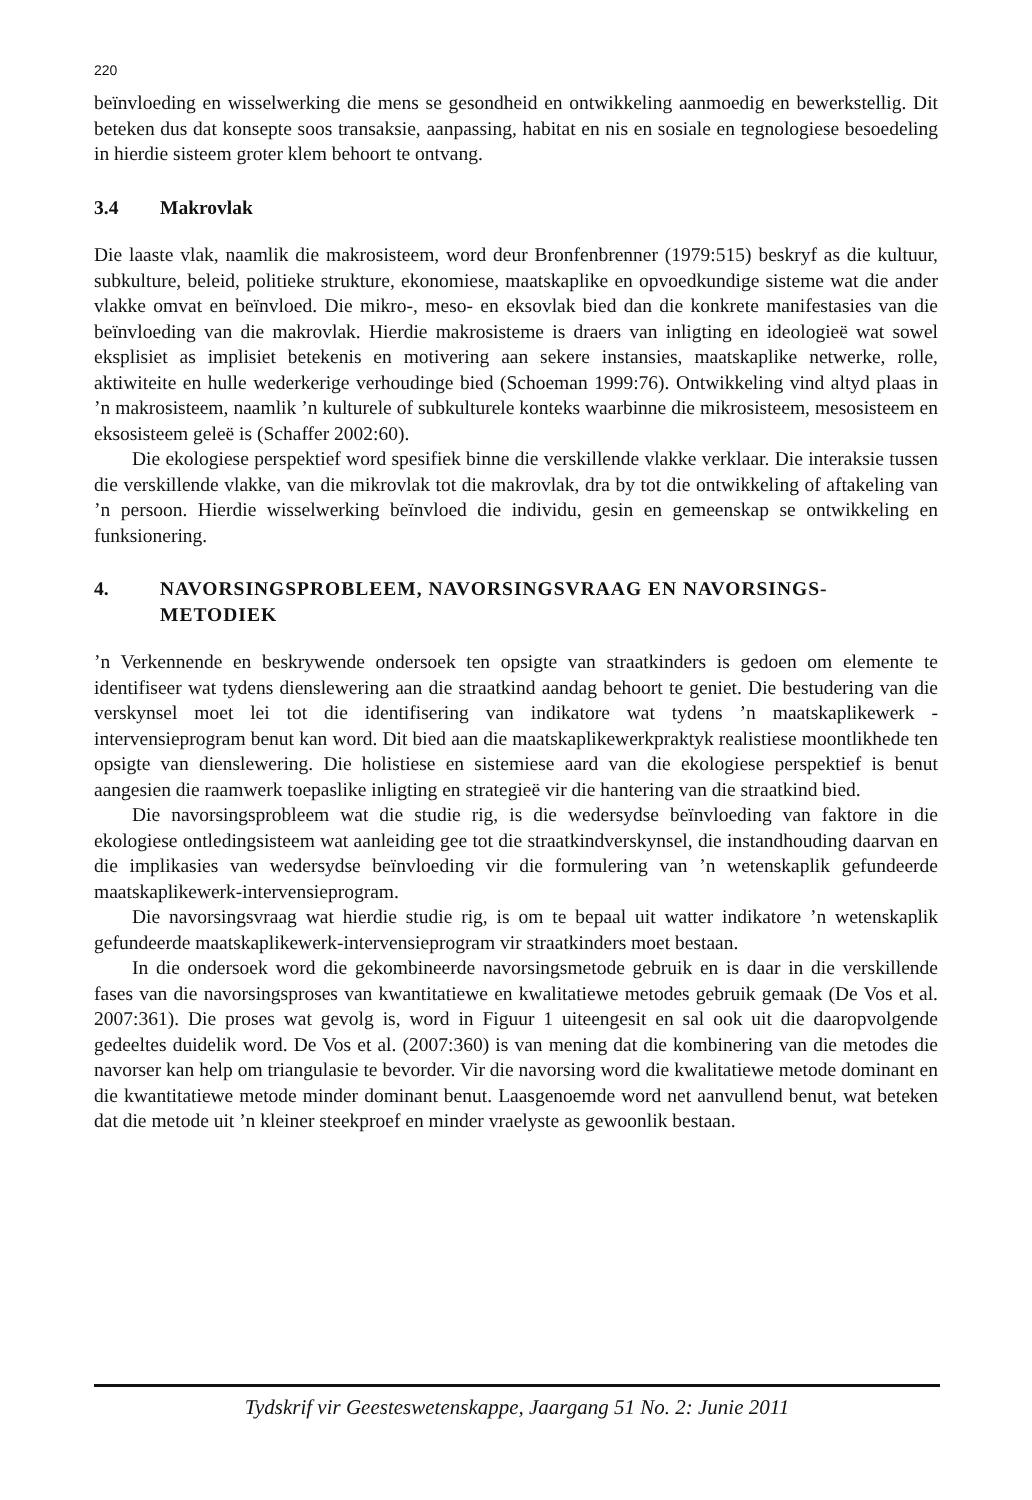220
beïnvloeding en wisselwerking die mens se gesondheid en ontwikkeling aanmoedig en bewerkstellig. Dit beteken dus dat konsepte soos transaksie, aanpassing, habitat en nis en sosiale en tegnologiese besoedeling in hierdie sisteem groter klem behoort te ontvang.
3.4 Makrovlak
Die laaste vlak, naamlik die makrosisteem, word deur Bronfenbrenner (1979:515) beskryf as die kultuur, subkulture, beleid, politieke strukture, ekonomiese, maatskaplike en opvoedkundige sisteme wat die ander vlakke omvat en beïnvloed. Die mikro-, meso- en eksovlak bied dan die konkrete manifestasies van die beïnvloeding van die makrovlak. Hierdie makrosisteme is draers van inligting en ideologieë wat sowel eksplisiet as implisiet betekenis en motivering aan sekere instansies, maatskaplike netwerke, rolle, aktiwiteite en hulle wederkerige verhoudinge bied (Schoeman 1999:76). Ontwikkeling vind altyd plaas in ’n makrosisteem, naamlik ’n kulturele of subkulturele konteks waarbinne die mikrosisteem, mesosisteem en eksosisteem geleë is (Schaffer 2002:60).
Die ekologiese perspektief word spesifiek binne die verskillende vlakke verklaar. Die interaksie tussen die verskillende vlakke, van die mikrovlak tot die makrovlak, dra by tot die ontwikkeling of aftakeling van ’n persoon. Hierdie wisselwerking beïnvloed die individu, gesin en gemeenskap se ontwikkeling en funksionering.
4. NAVORSINGSPROBLEEM, NAVORSINGSVRAAG EN NAVORSINGS-METODIEK
’n Verkennende en beskrywende ondersoek ten opsigte van straatkinders is gedoen om elemente te identifiseer wat tydens dienslewering aan die straatkind aandag behoort te geniet. Die bestudering van die verskynsel moet lei tot die identifisering van indikatore wat tydens ’n maatskaplikewerk -intervensieprogram benut kan word. Dit bied aan die maatskaplikewerkpraktyk realistiese moontlikhede ten opsigte van dienslewering. Die holistiese en sistemiese aard van die ekologiese perspektief is benut aangesien die raamwerk toepaslike inligting en strategieë vir die hantering van die straatkind bied.
Die navorsingsprobleem wat die studie rig, is die wedersydse beïnvloeding van faktore in die ekologiese ontledingsisteem wat aanleiding gee tot die straatkindverskynsel, die instandhouding daarvan en die implikasies van wedersydse beïnvloeding vir die formulering van ’n wetenskaplik gefundeerde maatskaplikewerk-intervensieprogram.
Die navorsingsvraag wat hierdie studie rig, is om te bepaal uit watter indikatore ’n wetenskaplik gefundeerde maatskaplikewerk-intervensieprogram vir straatkinders moet bestaan.
In die ondersoek word die gekombineerde navorsingsmetode gebruik en is daar in die verskillende fases van die navorsingsproses van kwantitatiewe en kwalitatiewe metodes gebruik gemaak (De Vos et al. 2007:361). Die proses wat gevolg is, word in Figuur 1 uiteengesit en sal ook uit die daaropvolgende gedeeltes duidelik word. De Vos et al. (2007:360) is van mening dat die kombinering van die metodes die navorser kan help om triangulasie te bevorder. Vir die navorsing word die kwalitatiewe metode dominant en die kwantitatiewe metode minder dominant benut. Laasgenoemde word net aanvullend benut, wat beteken dat die metode uit ’n kleiner steekproef en minder vraelyste as gewoonlik bestaan.
Tydskrif vir Geesteswetenskappe, Jaargang 51 No. 2: Junie 2011